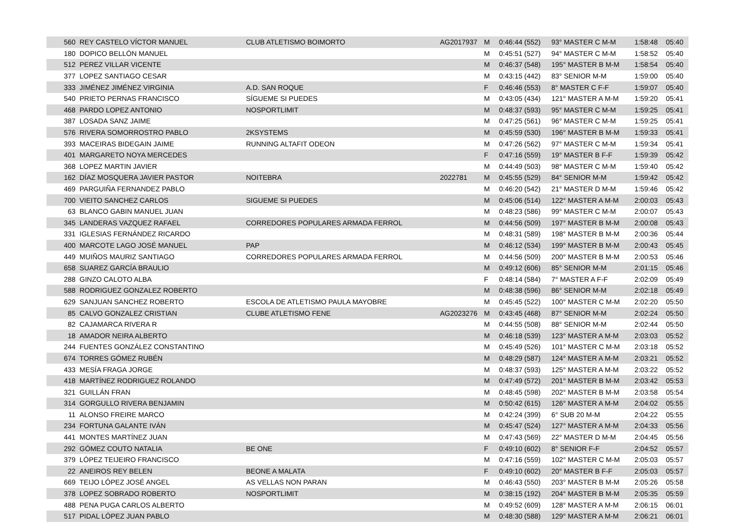| 560 | REY CASTELO VÍCTOR MANUEL | CLUB ATLETISMO BOIMORTO | AG2017937 | M | 0:46:44 (552) | 93° MASTER C M-M | 1:58:48 | 05:40 |
| 180 | DOPICO BELLÓN MANUEL | | | M | 0:45:51 (527) | 94° MASTER C M-M | 1:58:52 | 05:40 |
| 512 | PEREZ VILLAR VICENTE | | | M | 0:46:37 (548) | 195° MASTER B M-M | 1:58:54 | 05:40 |
| 377 | LOPEZ SANTIAGO CESAR | | | M | 0:43:15 (442) | 83° SENIOR M-M | 1:59:00 | 05:40 |
| 333 | JIMÉNEZ JIMÉNEZ VIRGINIA | A.D. SAN ROQUE | | F | 0:46:46 (553) | 8° MASTER C F-F | 1:59:07 | 05:40 |
| 540 | PRIETO PERNAS FRANCISCO | SÍGUEME SI PUEDES | | M | 0:43:05 (434) | 121° MASTER A M-M | 1:59:20 | 05:41 |
| 468 | PARDO LOPEZ ANTONIO | NOSPORTLIMIT | | M | 0:48:37 (593) | 95° MASTER C M-M | 1:59:25 | 05:41 |
| 387 | LOSADA SANZ JAIME | | | M | 0:47:25 (561) | 96° MASTER C M-M | 1:59:25 | 05:41 |
| 576 | RIVERA SOMORROSTRO PABLO | 2KSYSTEMS | | M | 0:45:59 (530) | 196° MASTER B M-M | 1:59:33 | 05:41 |
| 393 | MACEIRAS BIDEGAIN JAIME | RUNNING ALTAFIT ODEON | | M | 0:47:26 (562) | 97° MASTER C M-M | 1:59:34 | 05:41 |
| 401 | MARGARETO NOYA MERCEDES | | | F | 0:47:16 (559) | 19° MASTER B F-F | 1:59:39 | 05:42 |
| 368 | LOPEZ MARTIN JAVIER | | | M | 0:44:49 (503) | 98° MASTER C M-M | 1:59:40 | 05:42 |
| 162 | DÍAZ MOSQUERA JAVIER PASTOR | NOITEBRA | 2022781 | M | 0:45:55 (529) | 84° SENIOR M-M | 1:59:42 | 05:42 |
| 469 | PARGUIÑA FERNANDEZ PABLO | | | M | 0:46:20 (542) | 21° MASTER D M-M | 1:59:46 | 05:42 |
| 700 | VIEITO SANCHEZ CARLOS | SIGUEME SI PUEDES | | M | 0:45:06 (514) | 122° MASTER A M-M | 2:00:03 | 05:43 |
| 63 | BLANCO GABIN MANUEL JUAN | | | M | 0:48:23 (586) | 99° MASTER C M-M | 2:00:07 | 05:43 |
| 345 | LANDERAS VAZQUEZ RAFAEL | CORREDORES POPULARES ARMADA FERROL | | M | 0:44:56 (509) | 197° MASTER B M-M | 2:00:08 | 05:43 |
| 331 | IGLESIAS FERNÁNDEZ RICARDO | | | M | 0:48:31 (589) | 198° MASTER B M-M | 2:00:36 | 05:44 |
| 400 | MARCOTE LAGO JOSÉ MANUEL | PAP | | M | 0:46:12 (534) | 199° MASTER B M-M | 2:00:43 | 05:45 |
| 449 | MUIÑOS MAURIZ SANTIAGO | CORREDORES POPULARES ARMADA FERROL | | M | 0:44:56 (509) | 200° MASTER B M-M | 2:00:53 | 05:46 |
| 658 | SUAREZ GARCÍA BRAULIO | | | M | 0:49:12 (606) | 85° SENIOR M-M | 2:01:15 | 05:46 |
| 288 | GINZO CALOTO ALBA | | | F | 0:48:14 (584) | 7° MASTER A F-F | 2:02:09 | 05:49 |
| 588 | RODRIGUEZ GONZALEZ ROBERTO | | | M | 0:48:38 (596) | 86° SENIOR M-M | 2:02:18 | 05:49 |
| 629 | SANJUAN SANCHEZ ROBERTO | ESCOLA DE ATLETISMO PAULA MAYOBRE | | M | 0:45:45 (522) | 100° MASTER C M-M | 2:02:20 | 05:50 |
| 85 | CALVO GONZALEZ CRISTIAN | CLUBE ATLETISMO FENE | AG2023276 | M | 0:43:45 (468) | 87° SENIOR M-M | 2:02:24 | 05:50 |
| 82 | CAJAMARCA RIVERA R | | | M | 0:44:55 (508) | 88° SENIOR M-M | 2:02:44 | 05:50 |
| 18 | AMADOR NEIRA ALBERTO | | | M | 0:46:18 (539) | 123° MASTER A M-M | 2:03:03 | 05:52 |
| 244 | FUENTES GONZÁLEZ CONSTANTINO | | | M | 0:45:49 (526) | 101° MASTER C M-M | 2:03:18 | 05:52 |
| 674 | TORRES GÓMEZ RUBÉN | | | M | 0:48:29 (587) | 124° MASTER A M-M | 2:03:21 | 05:52 |
| 433 | MESÍA FRAGA JORGE | | | M | 0:48:37 (593) | 125° MASTER A M-M | 2:03:22 | 05:52 |
| 418 | MARTÍNEZ RODRIGUEZ ROLANDO | | | M | 0:47:49 (572) | 201° MASTER B M-M | 2:03:42 | 05:53 |
| 321 | GUILLÁN FRAN | | | M | 0:48:45 (598) | 202° MASTER B M-M | 2:03:58 | 05:54 |
| 314 | GORGULLO RIVERA BENJAMIN | | | M | 0:50:42 (615) | 126° MASTER A M-M | 2:04:02 | 05:55 |
| 11 | ALONSO FREIRE MARCO | | | M | 0:42:24 (399) | 6° SUB 20 M-M | 2:04:22 | 05:55 |
| 234 | FORTUNA GALANTE IVÁN | | | M | 0:45:47 (524) | 127° MASTER A M-M | 2:04:33 | 05:56 |
| 441 | MONTES MARTÍNEZ JUAN | | | M | 0:47:43 (569) | 22° MASTER D M-M | 2:04:45 | 05:56 |
| 292 | GÓMEZ COUTO NATALIA | BE ONE | | F | 0:49:10 (602) | 8° SENIOR F-F | 2:04:52 | 05:57 |
| 379 | LÓPEZ TEIJEIRO FRANCISCO | | | M | 0:47:16 (559) | 102° MASTER C M-M | 2:05:03 | 05:57 |
| 22 | ANEIROS REY BELEN | BEONE A MALATA | | F | 0:49:10 (602) | 20° MASTER B F-F | 2:05:03 | 05:57 |
| 669 | TEIJO LÓPEZ JOSÉ ANGEL | AS VELLAS NON PARAN | | M | 0:46:43 (550) | 203° MASTER B M-M | 2:05:26 | 05:58 |
| 378 | LOPEZ SOBRADO ROBERTO | NOSPORTLIMIT | | M | 0:38:15 (192) | 204° MASTER B M-M | 2:05:35 | 05:59 |
| 488 | PENA PUGA CARLOS ALBERTO | | | M | 0:49:52 (609) | 128° MASTER A M-M | 2:06:15 | 06:01 |
| 517 | PIDAL LÓPEZ JUAN PABLO | | | M | 0:48:30 (588) | 129° MASTER A M-M | 2:06:21 | 06:01 |